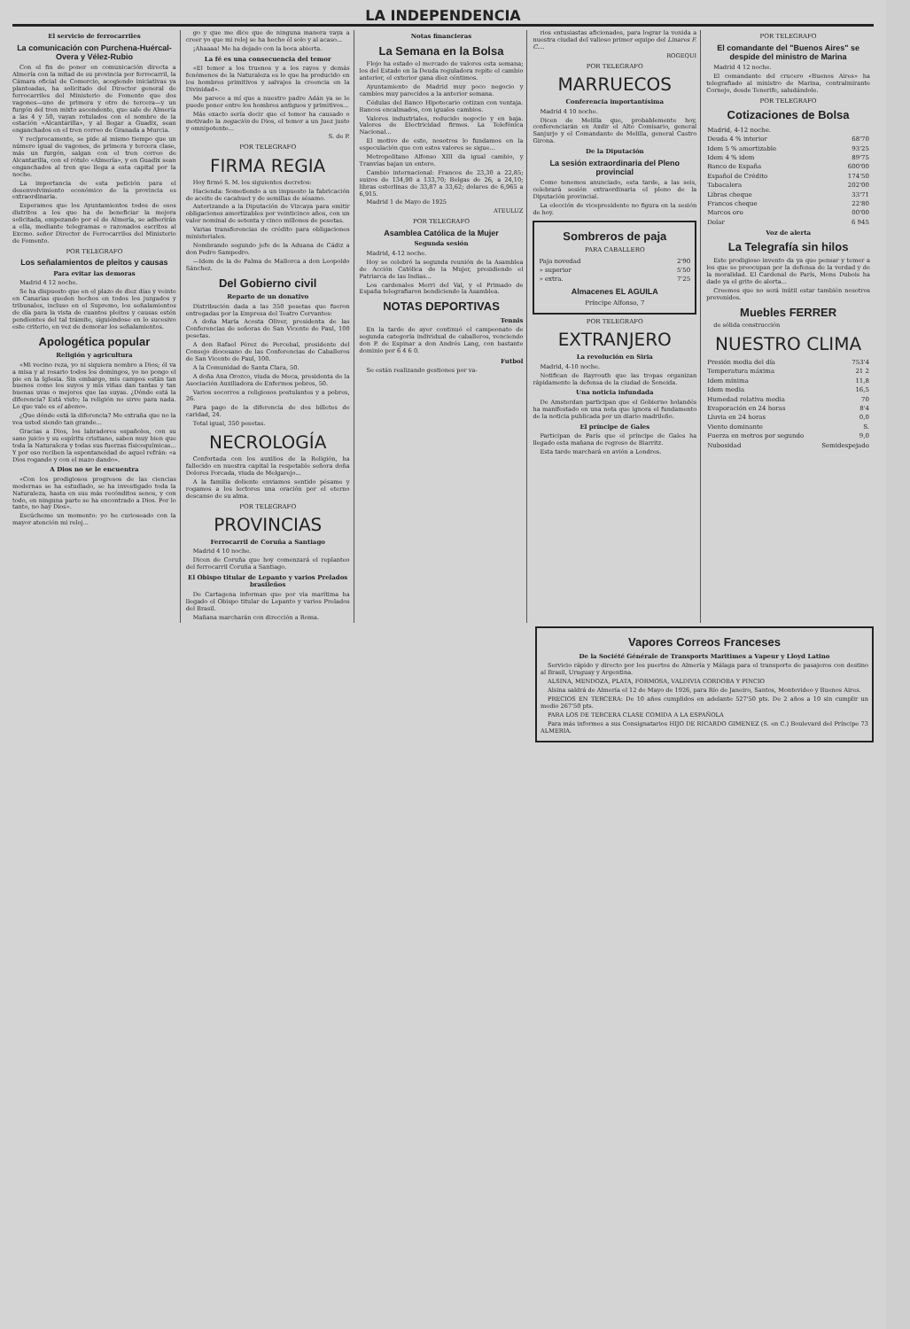LA INDEPENDENCIA
El servicio de ferrocarriles
La comunicación con Purchena-Huércal-Overa y Vélez-Rubio
Con el fin de poner en comunicación directa a Almería con la mitad de su provincia por ferrocarril, la Cámara oficial de Comercio, acogiendo iniciativas ya planteadas, ha solicitado del Director general de ferrocarriles del Ministerio de Fomento que dos vagones—uno de primera y otro de tercera—y un furgón del tren mixto ascendente, que sale de Almería a las 4 y 50, vayan rotulados con el nombre de la estación «Alcantarilla», y al llegar a Guadix, sean enganchados en el tren correo de Granada a Murcia.
Y recíprocamente, se pide al mismo tiempo que un número igual de vagones, de primera y tercera clase, más un furgón, salgan con el tren correo de Alcantarilla, con el rótulo «Almería», y en Guadix sean enganchados al tren que llega a esta capital por la noche.
La importancia de esta petición para el desenvolvimiento económico de la provincia es extraordinaria.
Esperamos que los Ayuntamientos todos de esos distritos a los que ha de beneficiar la mejora solicitada, empezando por el de Almería, se adherirán a ella, mediante telegramas o razonados escritos al Excmo. señor Director de Ferrocarriles del Ministerio de Fomento.
POR TELEGRAFO
Los señalamientos de pleitos y causas
Para evitar las demoras
Madrid 4 12 noche.
Se ha dispuesto que en el plazo de diez días y veinte en Canarias queden hechos en todos los juzgados y tribunales, incluso en el Supremo, los señalamientos de día para la vista de cuantos pleitos y causas estén pendientes del tal trámite, siguiéndose en lo sucesivo este criterio, en vez de demorar los señalamientos.
Apologética popular
Religión y agricultura
«Mi vecino reza, yo ni siquiera nombro a Dios; él va a misa y al rosario todos los domingos, yo no pongo el pie en la Iglesia. Sin embargo, mis campos están tan buenos como los suyos y mis viñas dan tantas y tan buenas uvas o mejores que las suyas. ¿Dónde está la diferencia? Está visto; la religión no sirve para nada. Lo que vale es el abono».
¿Que dónde está la diferencia? Me extraña que no la vea usted siendo tan grande...
Gracias a Dios, los labradores españoles, con su sano juicio y su espíritu cristiano, saben muy bien que toda la Naturaleza y todas sus fuerzas físicoquímicas... Y por eso reciben la espontaneidad de aquel refrán: «a Dios rogando y con el mazo dando».
A Dios no se le encuentra
«Con los prodigiosos progresos de las ciencias modernas se ha estudiado, se ha investigado toda la Naturaleza, hasta en sus más recónditos senos, y con todo, en ninguna parte se ha encontrado a Dios. Por lo tanto, no hay Dios».
Escúcheme un momento: yo he curioseado con la mayor atención mi reloj...
go y que me dice que de ninguna manera vaya a creer yo que mi reloj se ha hecho él solo y al acaso...
¡Ahaaaa! Me ha dejado con la boca abierta.
La fé es una consecuencia del temor
«El temor a los truenos y a los rayos y demás fenómenos de la Naturaleza es lo que ha producido en los hombres primitivos y salvajes la creencia en la Divinidad».
Me parece a mí que a nuestro padre Adán ya se le puede poner entre los hombres antiguos y primitivos...
Más exacto sería decir que el temor ha causado o motivado la negación de Dios, el temor a un Juez justo y omnipotente...
S. de P.
POR TELEGRAFO
FIRMA REGIA
Hoy firmó S. M. los siguientes decretos:
Hacienda: Sometiendo a un impuesto la fabricación de aceite de cacahuet y de semillas de sésamo.
Autorizando a la Diputación de Vizcaya para emitir obligaciones amortizables por veinticinco años, con un valor nominal de setenta y cinco millones de pesetas.
Varias transferencias de crédito para obligaciones ministeriales.
Nombrando segundo jefe de la Aduana de Cádiz a don Pedro Sampedro.
—Idem de la de Palma de Mallorca a don Leopoldo Sánchez.
Del Gobierno civil
Reparto de un donativo
Distribución dada a las 350 pesetas que fueron entregadas por la Empresa del Teatro Cervantes:
A doña María Acosta Oliver, presidenta de las Conferencias de señoras de San Vicente de Paul, 100 pesetas.
A don Rafael Pérez de Percebal, presidente del Consejo diocesano de las Conferencias de Caballeros de San Vicente de Paul, 100.
A la Comunidad de Santa Clara, 50.
A doña Ana Orozco, viuda de Meca, presidenta de la Asociación Auxiliadora de Enfermos pobres, 50.
Varios socorros a religiosos postulantes y a pobres, 26.
Para pago de la diferencia de dos billetes de caridad, 24.
Total igual, 350 pesetas.
NECROLOGÍA
Confortada con los auxilios de la Religión, ha fallecido en nuestra capital la respetable señora doña Dolores Forcada, viuda de Melgarejo...
A la familia doliente enviamos sentido pésame y rogamos a los lectores una oración por el eterno descanso de su alma.
POR TELEGRAFO
PROVINCIAS
Ferrocarril de Coruña a Santiago
Madrid 4 10 noche.
Dicen de Coruña que hoy comenzará el replanteo del ferrocarril Coruña a Santiago.
El Obispo titular de Lepanto y varios Prelados brasileños
De Cartagena informan que por vía marítima ha llegado el Obispo titular de Lepanto y varios Prelados del Brasil.
Mañana marcharán con dirección a Roma.
Notas financieras
La Semana en la Bolsa
Flojo ha estado el mercado de valores esta semana; los del Estado en la Deuda reguladora repite el cambio anterior, el exterior gana diez céntimos.
Ayuntamiento de Madrid muy poco negocio y cambios muy parecidos a la anterior semana.
Cédulas del Banco Hipotecario cotizan con ventaja. Bancos encalmados, con iguales cambios.
Valores industriales, reducido negocio y en baja. Valores de Electricidad firmes. La Telefónica Nacional...
El motivo de esto, nosotros lo fundamos en la especulación que con estos valores se sigue...
Metropolitano Alfonso XIII da igual cambio, y Tranvías bajan un entero.
Cambio internacional: Francos de 23,30 a 22,85; suizos de 134,90 a 133,70; Belgas de 26, a 24,10; libras esterlinas de 33,87 a 33,62; dolares de 6,965 a 6,915.
Madrid 1 de Mayo de 1925
ATEULUZ
POR TELEGRAFO
Asamblea Católica de la Mujer
Segunda sesión
Madrid, 4-12 noche.
Hoy se celebró la segunda reunión de la Asamblea de Acción Católica de la Mujer, presidiendo el Patriarca de las Indias...
Los cardenales Merri del Val, y el Primado de España telegrafiaron bendiciendo la Asamblea.
NOTAS DEPORTIVAS
Tennis
En la tarde de ayer continuó el campeonato de segunda categoría individual de caballeros, venciendo don P. de Espinar a don Andrés Lang, con bastante dominio por 6 4 6 0.
Futbol
Se están realizando gestiones por va-
rios entusiastas aficionados, para lograr la venida a nuestra ciudad del valioso primer equipo del Linares F. C....
ROGEQUI
POR TELEGRAFO
MARRUECOS
Conferencia importantísima
Madrid 4 10 noche.
Dicen de Melilla que, probablemente hoy, conferenciarán en Axdir el Alto Comisario, general Sanjurjo y el Comandante de Melilla, general Castro Girona.
De la Diputación
La sesión extraordinaria del Pleno provincial
Como tenemos anunciado, esta tarde, a las seis, celebrará sesión extraordinaria el pleno de la Diputación provincial.
La elección de vicepresidente no figura en la sesión de hoy.
Sombreros de paja
PARA CABALLERO
| Paja novedad | 2'90 |
| » superior | 5'50 |
| » extra. | 7'25 |
Almacenes EL AGUILA
Príncipe Alfonso, 7
POR TELEGRAFO
EXTRANJERO
La revolución en Siria
Madrid, 4-10 noche.
Notifican de Bayrouth que las tropas organizan rápidamente la defensa de la ciudad de Soneida.
Una noticia infundada
De Amsterdan participan que el Gobierno holandés ha manifestado en una nota que ignora el fundamento de la noticia publicada por un diario madrileño.
El príncipe de Gales
Participan de París que el príncipe de Gales ha llegado esta mañana de regreso de Biarritz.
Esta tarde marchará en avión a Londres.
POR TELEGRAFO
El comandante del "Buenos Aires" se despide del ministro de Marina
Madrid 4 12 noche.
El comandante del crucero «Buenos Aires» ha telegrafiado al ministro de Marina, contralmirante Cornejo, desde Tenerife, saludándole.
POR TELEGRAFO
Cotizaciones de Bolsa
| Madrid, 4-12 noche. | |
| Deuda 4 % interior | 68'70 |
| Idem 5 % amortizable | 93'25 |
| Idem 4 % idem | 89'75 |
| Banco de España | 600'00 |
| Español de Crédito | 174'50 |
| Tabacalera | 202'00 |
| Libras cheque | 33'71 |
| Francos cheque | 22'80 |
| Marcos oro | 00'00 |
| Dolar | 6 945 |
Voz de alerta
La Telegrafía sin hilos
Este prodigioso invento da ya que pensar y temer a los que se preocupan por la defensa de la verdad y de la moralidad. El Cardenal de París, Mons Dubois ha dado ya el grito de alerta...
Creemos que no será inútil estar también nosotros prevenidos.
Muebles FERRER
de sólida construcción
NUESTRO CLIMA
| Presión media del día | 753'4 |
| Temperatura máxima | 21 2 |
| Idem mínima | 11,8 |
| Idem media | 16,5 |
| Humedad relativa media | 70 |
| Evaporación en 24 horas | 8'4 |
| Lluvia en 24 horas | 0,0 |
| Viento dominante | S. |
| Fuerza en metros por segundo | 9,0 |
| Nubosidad | Semidespejado |
Vapores Correos Franceses
De la Société Générale de Transports Maritimes a Vapeur y Lloyd Latino
Servicio rápido y directo por los puertos de Almería y Málaga para el transporte de pasajeros con destino al Brasil, Uruguay y Argentina.
ALSINA, MENDOZA, PLATA, FORMOSA, VALDIVIA CORDOBA Y PINCIO
Alsina saldrá de Almería el 12 de Mayo de 1926, para Río de Janeiro, Santos, Montevideo y Buenos Aires.
PRECIOS EN TERCERA: De 10 años cumplidos en adelante 527'50 pts. De 2 años a 10 sin cumplir un medio 267'50 pts.
PARA LOS DE TERCERA CLASE COMIDA A LA ESPAÑOLA
Para más informes a sus Consignatarios HIJO DE RICARDO GIMENEZ (S. en C.) Boulevard del Príncipe 73 ALMERIA.